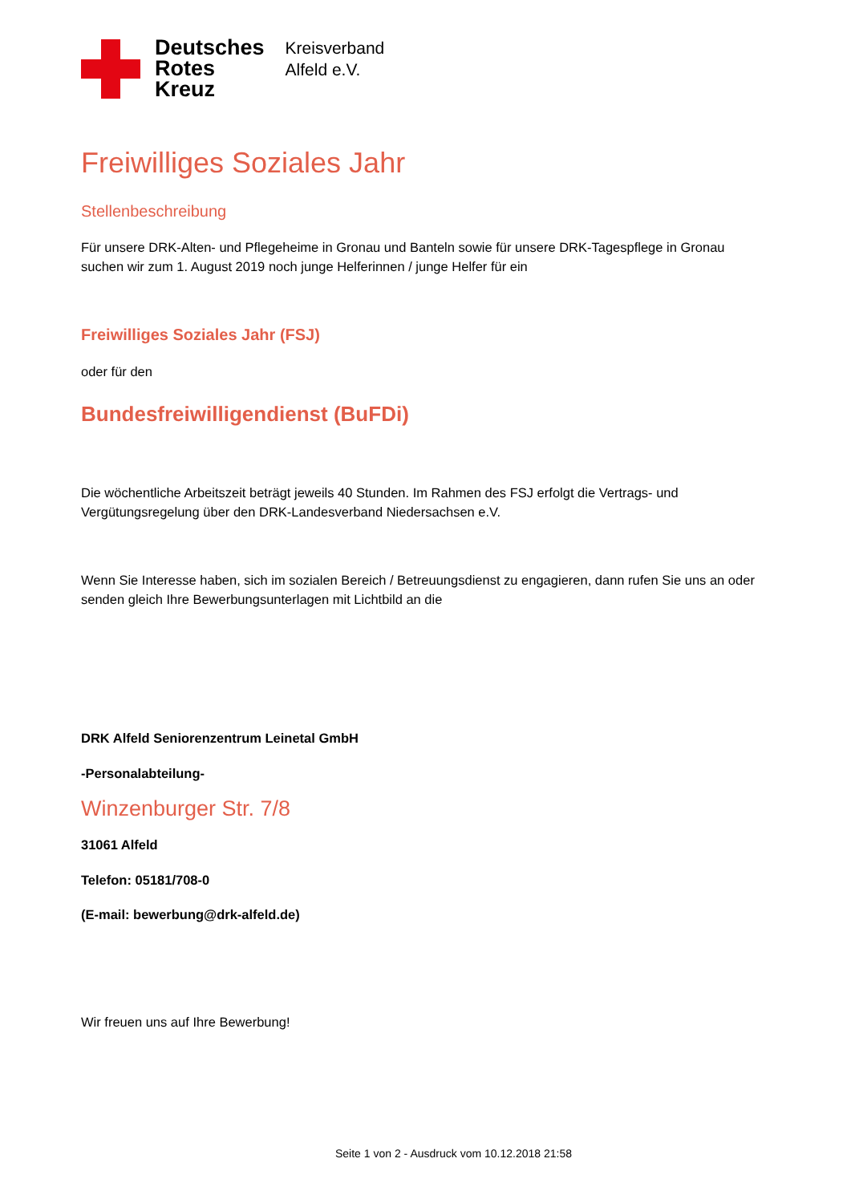Deutsches
Rotes
Kreuz
Kreisverband
Alfeld e.V.
Freiwilliges Soziales Jahr
Stellenbeschreibung
Für unsere DRK-Alten- und Pflegeheime in Gronau und Banteln sowie für unsere DRK-Tagespflege in Gronau suchen wir zum 1. August 2019 noch junge Helferinnen / junge Helfer für ein
Freiwilliges Soziales Jahr (FSJ)
oder für den
Bundesfreiwilligendienst (BuFDi)
Die wöchentliche Arbeitszeit beträgt jeweils 40 Stunden. Im Rahmen des FSJ erfolgt die Vertrags- und Vergütungsregelung über den DRK-Landesverband Niedersachsen e.V.
Wenn Sie Interesse haben, sich im sozialen Bereich / Betreuungsdienst zu engagieren, dann rufen Sie uns an oder senden gleich Ihre Bewerbungsunterlagen mit Lichtbild an die
DRK Alfeld Seniorenzentrum Leinetal GmbH
-Personalabteilung-
Winzenburger Str. 7/8
31061 Alfeld
Telefon: 05181/708-0
(E-mail: bewerbung@drk-alfeld.de)
Wir freuen uns auf Ihre Bewerbung!
Seite 1 von 2 - Ausdruck vom 10.12.2018 21:58